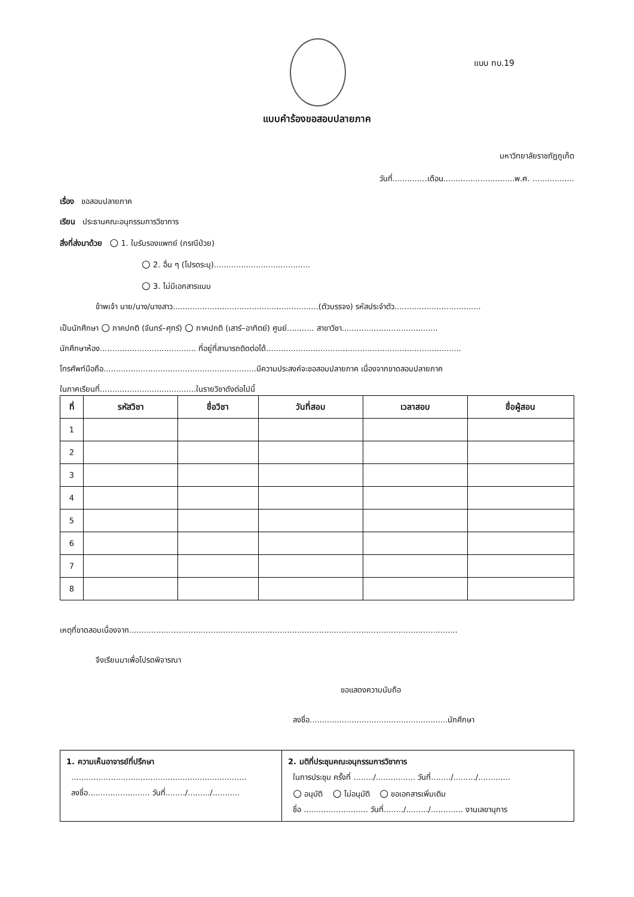แบบ ทบ.19
แบบคำร้องขอสอบปลายภาค
มหาวิทยาลัยราชภัฏภูเก็ต
วันที่..............เดือน.............................พ.ศ. .................
เรื่อง ขอสอบปลายภาค
เรียน ประธานคณะอนุกรรมการวิชาการ
สิ่งที่ส่งมาด้วย ○ 1. ใบรับรองแพทย์ (กรณีป่วย)
○ 2. อื่น ๆ (โปรดระบุ).......................................
○ 3. ไม่มีเอกสารแนบ
ข้าพเจ้า นาย/นาง/นางสาว...........................................................(ตัวบรรจง) รหัสประจำตัว...................................
เป็นนักศึกษา ○ ภาคปกติ (จันทร์–ศุกร์) ○ ภาคปกติ (เสาร์–อาทิตย์) ศูนย์........... สาขาวิชา.......................................
นักศึกษาห้อง....................................... ที่อยู่ที่สามารถติดต่อได้...............................................................................
โทรศัพท์มือถือ..............................................................มีความประสงค์จะขอสอบปลายภาค เนื่องจากขาดสอบปลายภาค
ในภาคเรียนที่.......................................ในรายวิชาดังต่อไปนี้
| ที่ | รหัสวิชา | ชื่อวิชา | วันที่สอบ | เวลาสอบ | ชื่อผู้สอน |
| --- | --- | --- | --- | --- | --- |
| 1 | | | | | |
| 2 | | | | | |
| 3 | | | | | |
| 4 | | | | | |
| 5 | | | | | |
| 6 | | | | | |
| 7 | | | | | |
| 8 | | | | | |
เหตุที่ขาดสอบเนื่องจาก.....................................................................................................................................
จึงเรียนมาเพื่อโปรดพิจารณา
ขอแสดงความนับถือ
ลงชื่อ........................................................นักศึกษา
| 1. ความเห็นอาจารย์ที่ปรึกษา ....................................................................... ลงชื่อ......................... วันที่......../........./........... | 2. มติที่ประชุมคณะอนุกรรมการวิชาการ ในการประชุม ครั้งที่ ......../................ วันที่......../........./............. ○ อนุมัติ ○ ไม่อนุมัติ ○ ขอเอกสารเพิ่มเติม ชื่อ .......................... วันที่......../........./............. งานเลขานุการ |